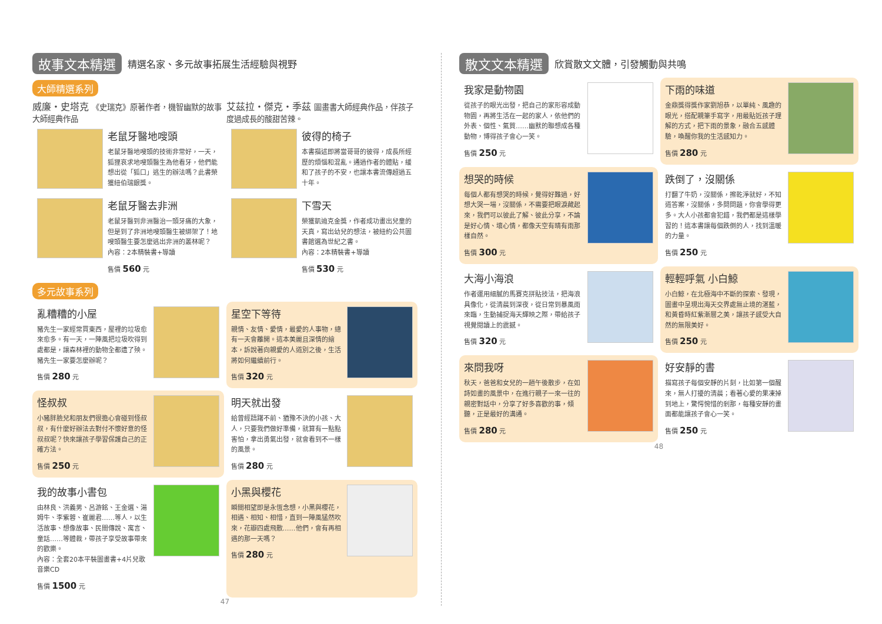故事文本精選 精選名家、多元故事拓展生活經驗與視野
大師精選系列
威廉・史塔克 《史瑞克》原著作者，機智幽默的故事大師經典作品
老鼠牙醫地嗖頭
老鼠牙醫地嗖頭的技術非常好，一天，狐狸哀求地嗖頭醫生為他看牙，他們能想出從「狐口」逃生的辦法嗎？此書榮獲紐伯瑞銀獎。
老鼠牙醫去非洲
老鼠牙醫到非洲醫治一頭牙痛的大象，但是到了非洲地嗖頭醫生被綁架了！地嗖頭醫生要怎麼逃出非洲的叢林呢？
內容：2本精裝書+導讀
售價 560 元
艾茲拉・傑克・季茲 圖畫書大師經典作品，伴孩子度過成長的酸甜苦辣。
彼得的椅子
本書描述即將當哥哥的彼得，成長所經歷的煩惱和混亂。通過作者的體貼，緩和了孩子的不安，也讓本書流傳超過五十年。
下雪天
榮獲凱迪克金獎，作者成功畫出兒童的天真，寫出幼兒的想法，被紐約公共圖書館選為世紀之書。
內容：2本精裝書+導讀
售價 530 元
多元故事系列
亂糟糟的小屋
豬先生一家經常買東西，屋裡的垃圾愈來愈多。有一天，一陣風把垃圾吹得到處都是，讓森林裡的動物全都遭了殃。豬先生一家要怎麼辦呢？
售價 280 元
星空下等待
親情、友情、愛情，最愛的人事物，總有一天會離開。這本美麗且深情的繪本，訴說著向親愛的人道別之後，生活將如何繼續前行。
售價 320 元
怪叔叔
小豬胖臉兒和朋友們很擔心會碰到怪叔叔，有什麼好辦法去對付不懷好意的怪叔叔呢？快來讓孩子學習保護自己的正確方法。
售價 250 元
明天就出發
給曾經躊躇不前、猶豫不決的小孩、大人，只要我們做好準備，就算有一點點害怕，拿出勇氣出發，就會看到不一樣的風景。
售價 280 元
我的故事小書包
由林良、洪義男、呂游銘、王金選、湯姆牛、李紫蓉、崔麗君……等人，以生活故事、想像故事、民間傳說、寓言、童話……等體裁，帶孩子享受故事帶來的歡樂。
內容：全套20本平裝圖畫書+4片兒歌音樂CD
售價 1500 元
小黑與櫻花
瞬間相望即是永恆念想，小黑與櫻花，相遇、相知、相惜，直到一陣風猛然吹來，花瓣四處飛散……他們，會有再相遇的那一天嗎？
售價 280 元
47
散文文本精選 欣賞散文文體，引發觸動與共鳴
我家是動物園
從孩子的眼光出發，把自己的家形容成動物園，再將生活在一起的家人，依他們的外表、個性、氣質……幽默的聯想成各種動物，博得孩子會心一笑。
售價 250 元
下雨的味道
金鼎獎得獎作家劉旭恭，以單純、風趣的眼光，搭配親筆手寫字，用最貼近孩子理解的方式，把下雨的景象，融合五感體驗，喚醒你我的生活感知力。
售價 280 元
想哭的時候
每個人都有想哭的時候，覺得好難過，好想大哭一場，沒關係，不需要把眼淚藏起來，我們可以彼此了解、彼此分享，不論是好心情、壞心情，都像天空有晴有雨那樣自然。
售價 300 元
跌倒了，沒關係
打翻了牛奶，沒關係，擦乾淨就好，不知道答案，沒關係，多問問題，你會學得更多。大人小孩都會犯錯，我們都是這樣學習的！這本書讓每個跌倒的人，找到溫暖的力量。
售價 250 元
大海小海浪
作者運用細膩的馬賽克拼貼技法，把海浪具像化，從清晨到深夜，從日常到暴風雨來臨，生動捕捉海天輝映之際，帶給孩子視覺閱讀上的震撼。
售價 320 元
輕輕呼氣 小白鯨
小白鯨，在北極海中不斷的探索、發現，圖畫中呈現出海天交界處無止境的湛藍，和黃昏時紅紫漸層之美，讓孩子感受大自然的無限美好。
售價 250 元
來問我呀
秋天，爸爸和女兒的一趟午後散步，在如詩如畫的風景中，在進行親子一來一往的親密對話中，分享了好多喜歡的事，傾聽，正是最好的溝通。
售價 280 元
好安靜的書
描寫孩子每個安靜的片刻，比如第一個醒來，無人打擾的清晨；看著心愛的果凍掉到地上，驚愕惋惜的剎那，每種安靜的畫面都能讓孩子會心一笑。
售價 250 元
48